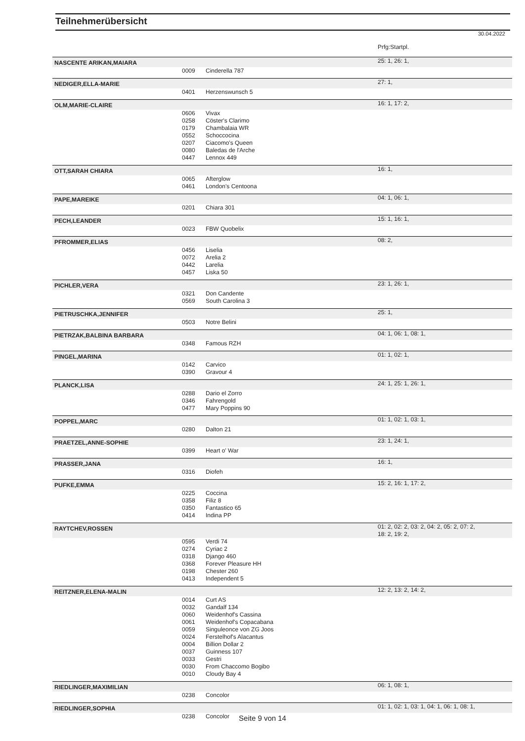Teilnehmerübersicht
30.04.2022
| | | | Prfg:Startpl. |
| NASCENTE ARIKAN,MAIARA | | | 25: 1, 26: 1, |
| | 0009 | Cinderella 787 | |
| NEDIGER,ELLA-MARIE | | | 27: 1, |
| | 0401 | Herzenswunsch 5 | |
| OLM,MARIE-CLAIRE | | | 16: 1, 17: 2, |
| | 0606 | Vivax | |
| | 0258 | Cöster's Clarimo | |
| | 0179 | Chambalaia WR | |
| | 0552 | Schoccocina | |
| | 0207 | Ciacomo's Queen | |
| | 0080 | Baledas de l'Arche | |
| | 0447 | Lennox 449 | |
| OTT,SARAH CHIARA | | | 16: 1, |
| | 0065 | Afterglow | |
| | 0461 | London's Centoona | |
| PAPE,MAREIKE | | | 04: 1, 06: 1, |
| | 0201 | Chiara 301 | |
| PECH,LEANDER | | | 15: 1, 16: 1, |
| | 0023 | FBW Quobelix | |
| PFROMMER,ELIAS | | | 08: 2, |
| | 0456 | Liselia | |
| | 0072 | Arelia 2 | |
| | 0442 | Larelia | |
| | 0457 | Liska 50 | |
| PICHLER,VERA | | | 23: 1, 26: 1, |
| | 0321 | Don Candente | |
| | 0569 | South Carolina 3 | |
| PIETRUSCHKA,JENNIFER | | | 25: 1, |
| | 0503 | Notre Belini | |
| PIETRZAK,BALBINA BARBARA | | | 04: 1, 06: 1, 08: 1, |
| | 0348 | Famous RZH | |
| PINGEL,MARINA | | | 01: 1, 02: 1, |
| | 0142 | Carvico | |
| | 0390 | Gravour 4 | |
| PLANCK,LISA | | | 24: 1, 25: 1, 26: 1, |
| | 0288 | Dario el Zorro | |
| | 0346 | Fahrengold | |
| | 0477 | Mary Poppins 90 | |
| POPPEL,MARC | | | 01: 1, 02: 1, 03: 1, |
| | 0280 | Dalton 21 | |
| PRAETZEL,ANNE-SOPHIE | | | 23: 1, 24: 1, |
| | 0399 | Heart o' War | |
| PRASSER,JANA | | | 16: 1, |
| | 0316 | Diofeh | |
| PUFKE,EMMA | | | 15: 2, 16: 1, 17: 2, |
| | 0225 | Coccina | |
| | 0358 | Filiz 8 | |
| | 0350 | Fantastico 65 | |
| | 0414 | Indina PP | |
| RAYTCHEV,ROSSEN | | | 01: 2, 02: 2, 03: 2, 04: 2, 05: 2, 07: 2, 18: 2, 19: 2, |
| | 0595 | Verdi 74 | |
| | 0274 | Cyriac 2 | |
| | 0318 | Django 460 | |
| | 0368 | Forever Pleasure HH | |
| | 0198 | Chester 260 | |
| | 0413 | Independent 5 | |
| REITZNER,ELENA-MALIN | | | 12: 2, 13: 2, 14: 2, |
| | 0014 | Curt AS | |
| | 0032 | Gandalf 134 | |
| | 0060 | Weidenhof's Cassina | |
| | 0061 | Weidenhof's Copacabana | |
| | 0059 | Singuleonce von ZG Joos | |
| | 0024 | Ferstelhof's Alacantus | |
| | 0004 | Billion Dollar 2 | |
| | 0037 | Guinness 107 | |
| | 0033 | Gestri | |
| | 0030 | From Chaccomo Bogibo | |
| | 0010 | Cloudy Bay 4 | |
| RIEDLINGER,MAXIMILIAN | | | 06: 1, 08: 1, |
| | 0238 | Concolor | |
| RIEDLINGER,SOPHIA | | | 01: 1, 02: 1, 03: 1, 04: 1, 06: 1, 08: 1, |
| | 0238 | Concolor | |
Seite 9 von 14